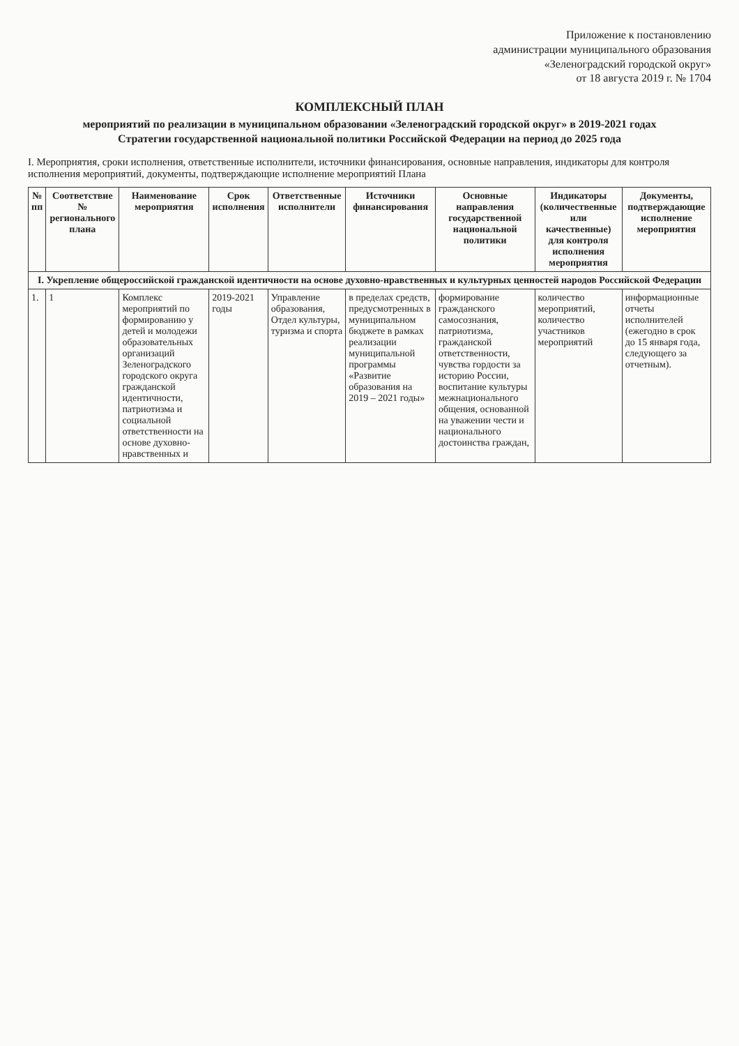Приложение к постановлению
администрации муниципального образования
«Зеленоградский городской округ»
от 18 августа 2019 г. № 1704
КОМПЛЕКСНЫЙ ПЛАН
мероприятий по реализации в муниципальном образовании «Зеленоградский городской округ» в 2019-2021 годах
Стратегии государственной национальной политики Российской Федерации на период до 2025 года
I. Мероприятия, сроки исполнения, ответственные исполнители, источники финансирования, основные направления, индикаторы для контроля исполнения мероприятий, документы, подтверждающие исполнение мероприятий Плана
| № пп | Соответствие № регионального плана | Наименование мероприятия | Срок исполнения | Ответственные исполнители | Источники финансирования | Основные направления государственной национальной политики | Индикаторы (количественные или качественные) для контроля исполнения мероприятия | Документы, подтверждающие исполнение мероприятия |
| --- | --- | --- | --- | --- | --- | --- | --- | --- |
| I. Укрепление общероссийской гражданской идентичности на основе духовно-нравственных и культурных ценностей народов Российской Федерации | | | | | | | | |
| 1. | 1 | Комплекс мероприятий по формированию у детей и молодежи образовательных организаций Зеленоградского городского округа гражданской идентичности, патриотизма и социальной ответственности на основе духовно-нравственных и | 2019-2021 годы | Управление образования, Отдел культуры, туризма и спорта | в пределах средств, предусмотренных в муниципальном бюджете в рамках реализации муниципальной программы «Развитие образования на 2019 – 2021 годы» | формирование гражданского самосознания, патриотизма, гражданской ответственности, чувства гордости за историю России, воспитание культуры межнационального общения, основанной на уважении чести и национального достоинства граждан, | количество мероприятий, количество участников мероприятий | информационные отчеты исполнителей (ежегодно в срок до 15 января года, следующего за отчетным). |